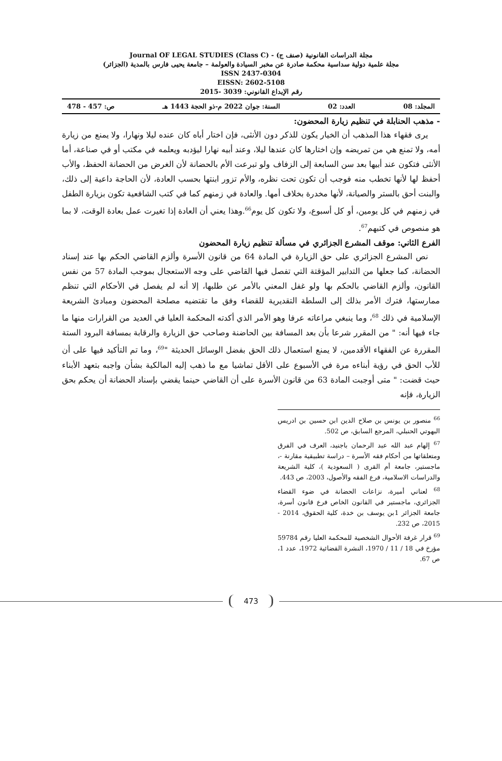مجلة الدراسات القانونية (صنف ج) - Journal OF LEGAL STUDIES (Class C)
مجلة علمية دولية سداسية محكمة صادرة عن مخبر السيادة والعولمة – جامعة يحيى فارس بالمدية (الجزائر)
ISSN 2437-0304
EISSN: 2602-5108
رقم الإيداع القانوني: 3039 -2015
المجلد: 08 العدد: 02 السنة: جوان 2022 م-ذو الحجة 1443 هـ ص: 457 - 478
- مذهب الحنابلة في تنظيم زيارة المحضون:
يرى فقهاء هذا المذهب أن الخيار يكون للذكر دون الأنثى، فإن اختار أباه كان عنده ليلا ونهارا، ولا يمنع من زيارة أمه، ولا تمنع هي من تمريضه وإن اختارها كان عندها ليلا، وعند أبيه نهارا ليؤدبه ويعلمه في مكتب أو في صناعة، أما الأنثى فتكون عند أبيها بعد سن السابعة إلى الزفاف ولو تبرعت الأم بالحضانة لأن الغرض من الحضانة الحفظ، والأب أحفظ لها لأنها تخطب منه فوجب أن تكون تحت نظره، والأم تزور ابنتها بحسب العادة، لأن الحاجة داعية إلى ذلك، والبنت أحق بالستر والصيانة، لأنها مخدرة بخلاف أمها. والعادة في زمنهم كما في كتب الشافعية تكون بزيارة الطفل في زمنهم في كل يومين، أو كل أسبوع، ولا تكون كل يوم<sup>66</sup>.وهذا يعني أن العادة إذا تغيرت عمل بعادة الوقت، لا بما هو منصوص في كتبهم<sup>67</sup>.
الفرع الثاني: موقف المشرع الجزائري في مسألة تنظيم زيارة المحضون
نص المشرع الجزائري على حق الزيارة في المادة 64 من قانون الأسرة وألزم القاضي الحكم بها عند إسناد الحضانة، كما جعلها من التدابير المؤقتة التي تفصل فيها القاضي على وجه الاستعجال بموجب المادة 57 من نفس القانون، وألزم القاضي بالحكم بها ولو غفل المعني بالأمر عن طلبها، إلا أنه لم يفصل في الأحكام التي تنظم ممارستها، فترك الأمر بذلك إلى السلطة التقديرية للقضاء وفق ما تقتضيه مصلحة المحضون ومبادئ الشريعة الإسلامية في ذلك <sup>68</sup>، وما ينبغي مراعاته عرفا وهو الأمر الذي أكدته المحكمة العليا في العديد من القرارات منها ما جاء فيها أنه: " من المقرر شرعا بأن بعد المسافة بين الحاضنة وصاحب حق الزيارة والرقابة بمسافة البرود الستة المقررة عن الفقهاء الأقدمين، لا يمنع استعمال ذلك الحق بفضل الوسائل الحديثة "<sup>69</sup>، وما تم التأكيد فيها على أن للأب الحق في رؤية أبناءه مرة في الأسبوع على الأقل تماشيا مع ما ذهب إليه المالكية بشأن واجبه بتعهد الأبناء حيث قضت: " متى أوجبت المادة 63 من قانون الأسرة على أن القاضي حينما يقضي بإسناد الحضانة أن يحكم بحق الزيارة، فإنه
<sup>66</sup> منصور بن يونس بن صلاح الدين ابن حسين بن ادريس البهوتي الحنبلي، المرجع السابق، ص 502.
<sup>67</sup> إلهام عبد الله عبد الرحمان باجنيد، العرف في الفرق ومتعلقاتها من أحكام فقه الأسرة – دراسة تطبيقية مقارنة -، ماجستير، جامعة أم القرى ( السعودية )، كلية الشريعة والدراسات الاسلامية، فرع الفقه والأصول، 2003، ص 443.
<sup>68</sup> لعناني أميرة، نزاعات الحضانة في ضوء القضاء الجزائري، ماجستير في القانون الخاص فرع قانون أسرة، جامعة الجزائر 1بن يوسف بن خدة، كلية الحقوق، 2014 - 2015، ص 232.
<sup>69</sup> قرار غرفة الأحوال الشخصية للمحكمة العليا رقم 59784 مؤرخ في 18 / 11 / 1970، النشرة القضائية 1972، عدد 1، ص 67.
473